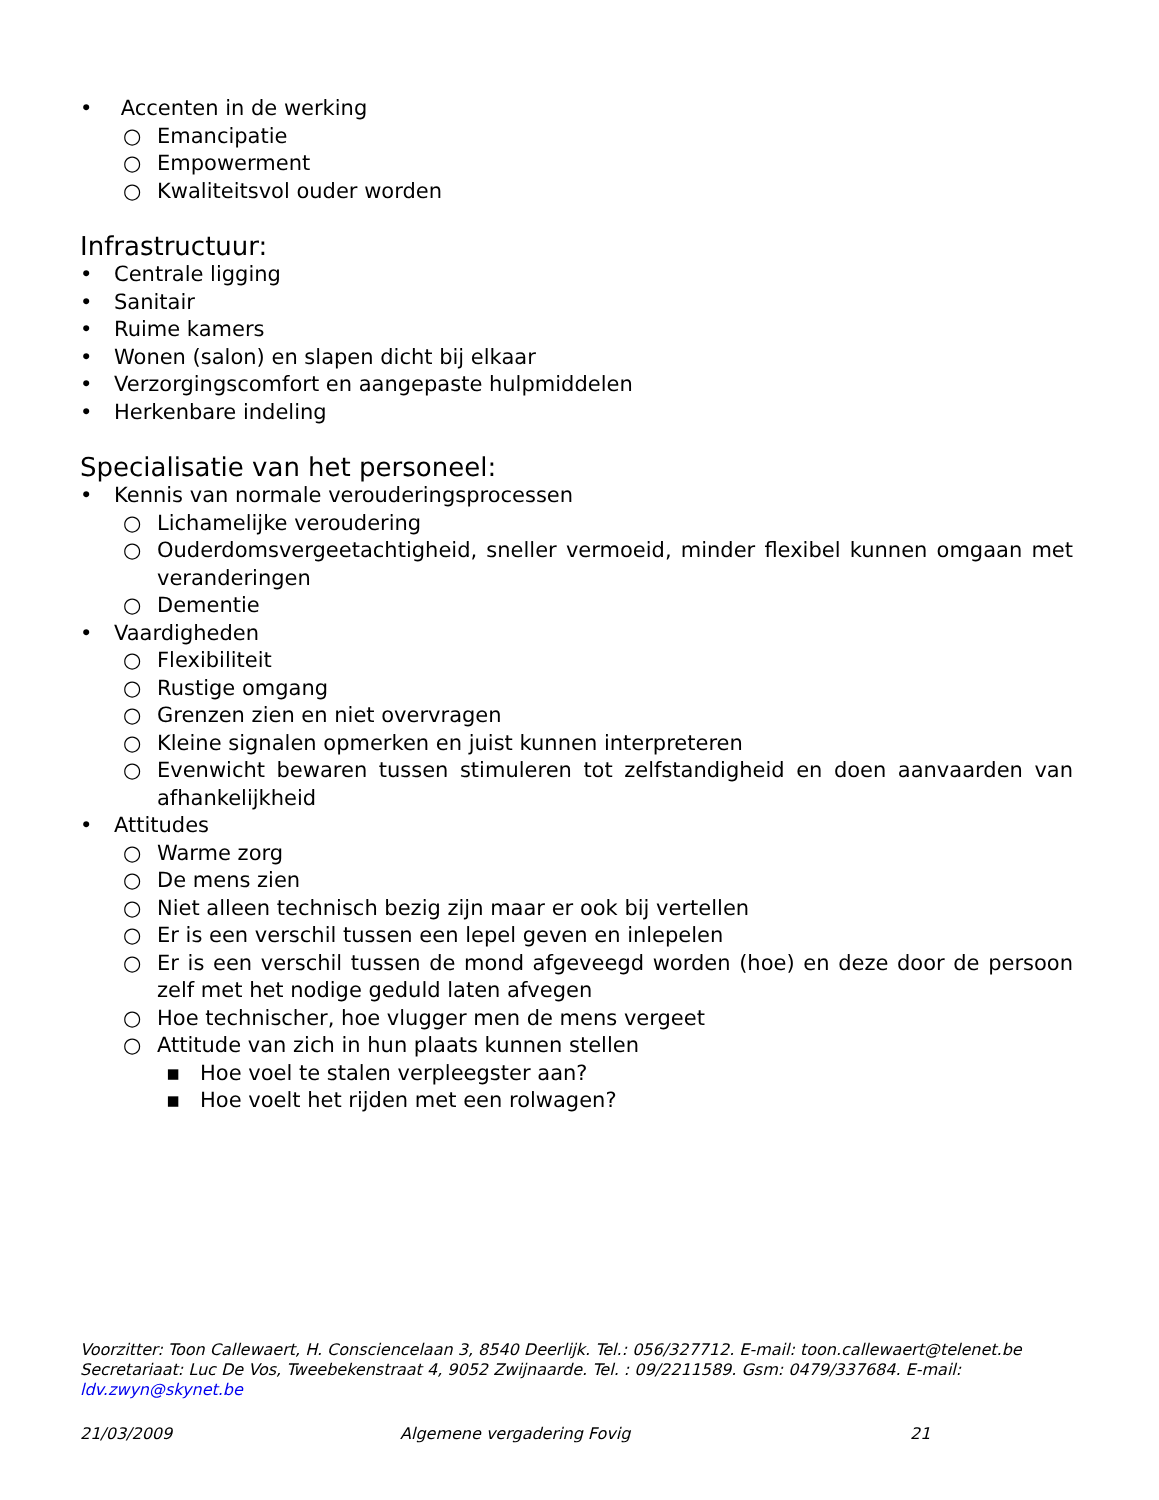• Accenten in de werking
○ Emancipatie
○ Empowerment
○ Kwaliteitsvol ouder worden
Infrastructuur:
• Centrale ligging
• Sanitair
• Ruime kamers
• Wonen (salon) en slapen dicht bij elkaar
• Verzorgingscomfort en aangepaste hulpmiddelen
• Herkenbare indeling
Specialisatie van het personeel:
• Kennis van normale verouderingsprocessen
○ Lichamelijke veroudering
○ Ouderdomsvergeetachtigheid, sneller vermoeid, minder flexibel kunnen omgaan met veranderingen
○ Dementie
• Vaardigheden
○ Flexibiliteit
○ Rustige omgang
○ Grenzen zien en niet overvragen
○ Kleine signalen opmerken en juist kunnen interpreteren
○ Evenwicht bewaren tussen stimuleren tot zelfstandigheid en doen aanvaarden van afhankelijkheid
• Attitudes
○ Warme zorg
○ De mens zien
○ Niet alleen technisch bezig zijn maar er ook bij vertellen
○ Er is een verschil tussen een lepel geven en inlepelen
○ Er is een verschil tussen de mond afgeveegd worden (hoe) en deze door de persoon zelf met het nodige geduld laten afvegen
○ Hoe technischer, hoe vlugger men de mens vergeet
○ Attitude van zich in hun plaats kunnen stellen
▪ Hoe voel te stalen verpleegster aan?
▪ Hoe voelt het rijden met een rolwagen?
Voorzitter: Toon Callewaert, H. Consciencelaan 3, 8540 Deerlijk. Tel.: 056/327712. E-mail: toon.callewaert@telenet.be
Secretariaat: Luc De Vos, Tweebekenstraat 4, 9052 Zwijnaarde. Tel. : 09/2211589. Gsm: 0479/337684. E-mail: ldv.zwyn@skynet.be
21/03/2009 Algemene vergadering Fovig 21